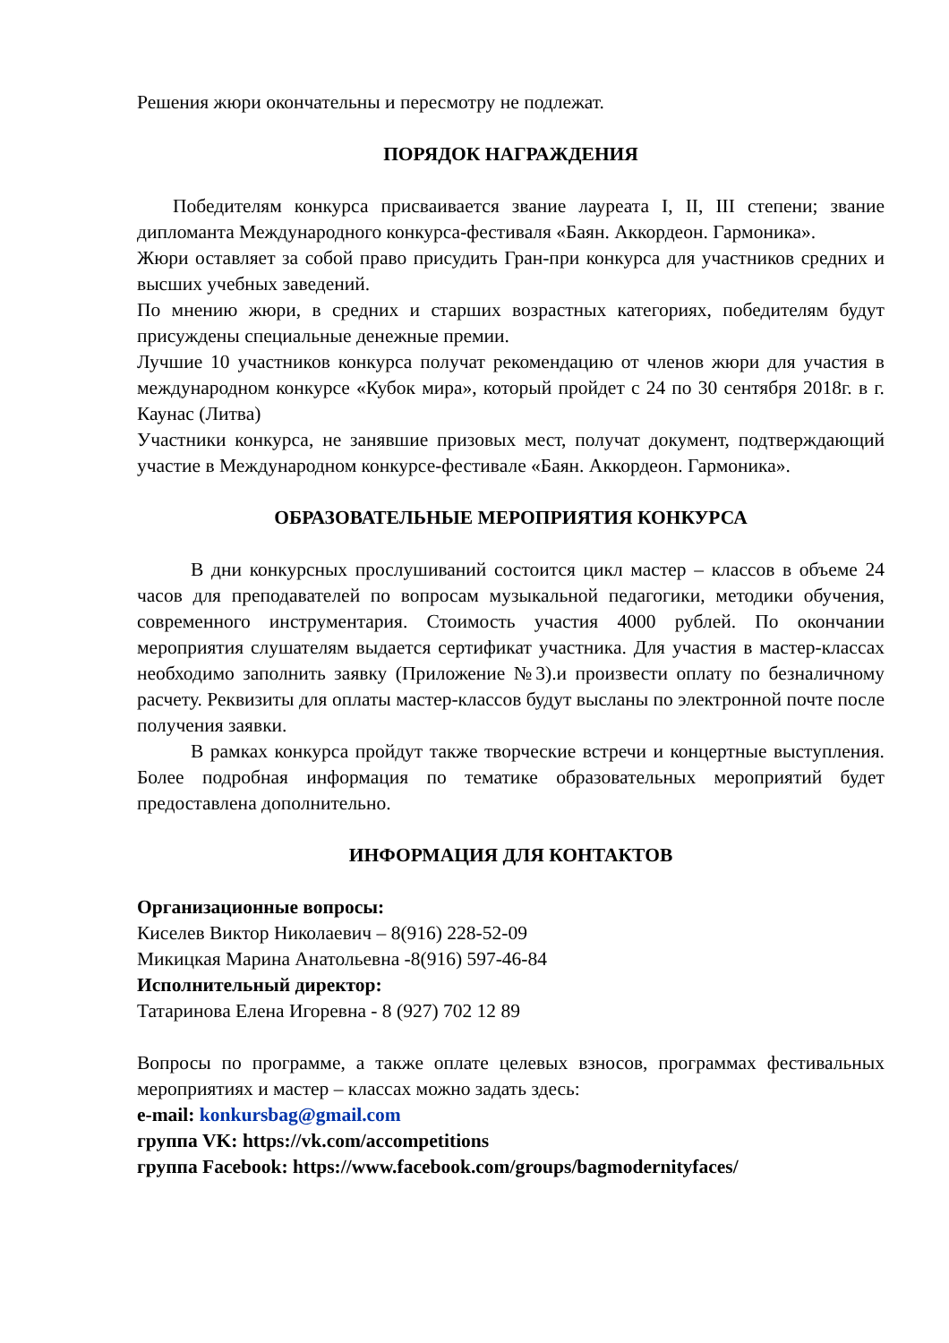Решения жюри окончательны и пересмотру не подлежат.
ПОРЯДОК НАГРАЖДЕНИЯ
Победителям конкурса присваивается звание лауреата I, II, III степени; звание дипломанта Международного конкурса-фестиваля «Баян. Аккордеон. Гармоника».
Жюри оставляет за собой право присудить Гран-при конкурса для участников средних и высших учебных заведений.
По мнению жюри, в средних и старших возрастных категориях, победителям будут присуждены специальные денежные премии.
Лучшие 10 участников конкурса получат рекомендацию от членов жюри для участия в международном конкурсе «Кубок мира», который пройдет с 24 по 30 сентября 2018г. в г. Каунас (Литва)
Участники конкурса, не занявшие призовых мест, получат документ, подтверждающий участие в Международном конкурсе-фестивале «Баян. Аккордеон. Гармоника».
ОБРАЗОВАТЕЛЬНЫЕ МЕРОПРИЯТИЯ КОНКУРСА
В дни конкурсных прослушиваний состоится цикл мастер – классов в объеме 24 часов для преподавателей по вопросам музыкальной педагогики, методики обучения, современного инструментария. Стоимость участия 4000 рублей. По окончании мероприятия слушателям выдается сертификат участника. Для участия в мастер-классах необходимо заполнить заявку (Приложение №3).и произвести оплату по безналичному расчету. Реквизиты для оплаты мастер-классов будут высланы по электронной почте после получения заявки.
В рамках конкурса пройдут также творческие встречи и концертные выступления. Более подробная информация по тематике образовательных мероприятий будет предоставлена дополнительно.
ИНФОРМАЦИЯ ДЛЯ КОНТАКТОВ
Организационные вопросы:
Киселев Виктор Николаевич – 8(916) 228-52-09
Микицкая Марина Анатольевна -8(916) 597-46-84
Исполнительный директор:
Татаринова Елена Игоревна - 8 (927) 702 12 89
Вопросы по программе, а также оплате целевых взносов, программах фестивальных мероприятиях и мастер – классах можно задать здесь:
e-mail: konkursbag@gmail.com
группа VK: https://vk.com/accompetitions
группа Facebook: https://www.facebook.com/groups/bagmodernityfaces/